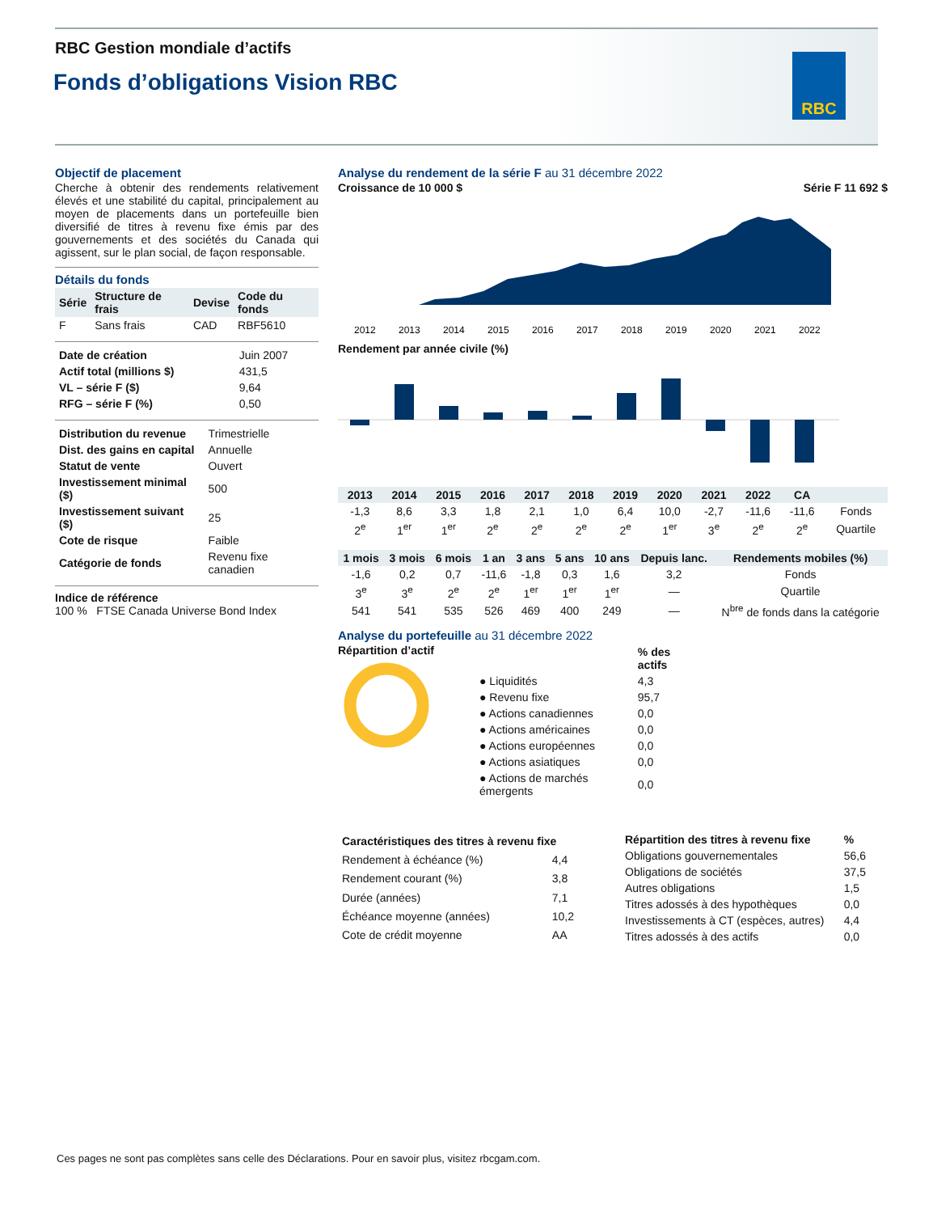RBC Gestion mondiale d’actifs
Fonds d’obligations Vision RBC
RBC
Objectif de placement
Cherche à obtenir des rendements relativement élevés et une stabilité du capital, principalement au moyen de placements dans un portefeuille bien diversifié de titres à revenu fixe émis par des gouvernements et des sociétés du Canada qui agissent, sur le plan social, de façon responsable.
Détails du fonds
| Série | Structure de frais | Devise | Code du fonds |
| --- | --- | --- | --- |
| F | Sans frais | CAD | RBF5610 |
| Date de création | Juin 2007 |
| Actif total (millions $) | 431,5 |
| VL – série F ($) | 9,64 |
| RFG – série F (%) | 0,50 |
| Distribution du revenue | Trimestrielle |
| Dist. des gains en capital | Annuelle |
| Statut de vente | Ouvert |
| Investissement minimal ($) | 500 |
| Investissement suivant ($) | 25 |
| Cote de risque | Faible |
| Catégorie de fonds | Revenu fixe canadien |
Indice de référence
100 % FTSE Canada Universe Bond Index
Analyse du rendement de la série F au 31 décembre 2022
Croissance de 10 000 $ Série F 11 692 $
2012
2013
2014
2015
2016
2017
2018
2019
2020
2021
2022
Rendement par année civile (%)
| 2013 | 2014 | 2015 | 2016 | 2017 | 2018 | 2019 | 2020 | 2021 | 2022 | CA | |
| --- | --- | --- | --- | --- | --- | --- | --- | --- | --- | --- | --- |
| -1,3 | 8,6 | 3,3 | 1,8 | 2,1 | 1,0 | 6,4 | 10,0 | -2,7 | -11,6 | -11,6 | Fonds |
| 2<sup>e</sup> | 1<sup>er</sup> | 1<sup>er</sup> | 2<sup>e</sup> | 2<sup>e</sup> | 2<sup>e</sup> | 2<sup>e</sup> | 1<sup>er</sup> | 3<sup>e</sup> | 2<sup>e</sup> | 2<sup>e</sup> | Quartile |
| 1 mois | 3 mois | 6 mois | 1 an | 3 ans | 5 ans | 10 ans | Depuis lanc. | Rendements mobiles (%) |
| --- | --- | --- | --- | --- | --- | --- | --- | --- |
| -1,6 | 0,2 | 0,7 | -11,6 | -1,8 | 0,3 | 1,6 | 3,2 | Fonds |
| 3<sup>e</sup> | 3<sup>e</sup> | 2<sup>e</sup> | 2<sup>e</sup> | 1<sup>er</sup> | 1<sup>er</sup> | 1<sup>er</sup> | — | Quartile |
| 541 | 541 | 535 | 526 | 469 | 400 | 249 | — | N<sup>bre</sup> de fonds dans la catégorie |
Analyse du portefeuille au 31 décembre 2022
Répartition d’actif
| | % des actifs |
| --- | --- |
| ● Liquidités | 4,3 |
| ● Revenu fixe | 95,7 |
| ● Actions canadiennes | 0,0 |
| ● Actions américaines | 0,0 |
| ● Actions européennes | 0,0 |
| ● Actions asiatiques | 0,0 |
| ● Actions de marchés émergents | 0,0 |
| Caractéristiques des titres à revenu fixe | |
| --- | --- |
| Rendement à échéance (%) | 4,4 |
| Rendement courant (%) | 3,8 |
| Durée (années) | 7,1 |
| Échéance moyenne (années) | 10,2 |
| Cote de crédit moyenne | AA |
| Répartition des titres à revenu fixe | % |
| --- | --- |
| Obligations gouvernementales | 56,6 |
| Obligations de sociétés | 37,5 |
| Autres obligations | 1,5 |
| Titres adossés à des hypothèques | 0,0 |
| Investissements à CT (espèces, autres) | 4,4 |
| Titres adossés à des actifs | 0,0 |
Ces pages ne sont pas complètes sans celle des Déclarations. Pour en savoir plus, visitez rbcgam.com.